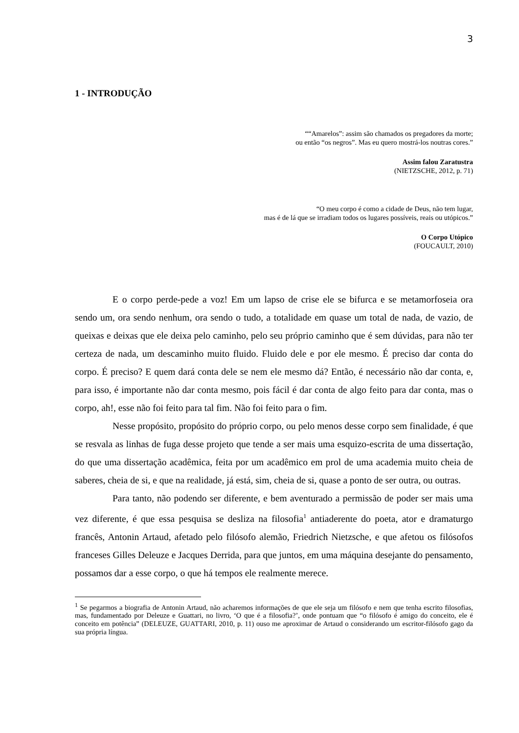3
1 - INTRODUÇÃO
““Amarelos”: assim são chamados os pregadores da morte;
ou então “os negros”. Mas eu quero mostrá-los noutras cores.”
Assim falou Zaratustra
(NIETZSCHE, 2012, p. 71)
“O meu corpo é como a cidade de Deus, não tem lugar,
mas é de lá que se irradiam todos os lugares possíveis, reais ou utópicos.”
O Corpo Utópico
(FOUCAULT, 2010)
E o corpo perde-pede a voz! Em um lapso de crise ele se bifurca e se metamorfoseia ora sendo um, ora sendo nenhum, ora sendo o tudo, a totalidade em quase um total de nada, de vazio, de queixas e deixas que ele deixa pelo caminho, pelo seu próprio caminho que é sem dúvidas, para não ter certeza de nada, um descaminho muito fluido. Fluido dele e por ele mesmo. É preciso dar conta do corpo. É preciso? E quem dará conta dele se nem ele mesmo dá? Então, é necessário não dar conta, e, para isso, é importante não dar conta mesmo, pois fácil é dar conta de algo feito para dar conta, mas o corpo, ah!, esse não foi feito para tal fim. Não foi feito para o fim.
Nesse propósito, propósito do próprio corpo, ou pelo menos desse corpo sem finalidade, é que se resvala as linhas de fuga desse projeto que tende a ser mais uma esquizo-escrita de uma dissertação, do que uma dissertação acadêmica, feita por um acadêmico em prol de uma academia muito cheia de saberes, cheia de si, e que na realidade, já está, sim, cheia de si, quase a ponto de ser outra, ou outras.
Para tanto, não podendo ser diferente, e bem aventurado a permissão de poder ser mais uma vez diferente, é que essa pesquisa se desliza na filosofia<sup>1</sup> antiaderente do poeta, ator e dramaturgo francês, Antonin Artaud, afetado pelo filósofo alemão, Friedrich Nietzsche, e que afetou os filósofos franceses Gilles Deleuze e Jacques Derrida, para que juntos, em uma máquina desejante do pensamento, possamos dar a esse corpo, o que há tempos ele realmente merece.
<sup>1</sup> Se pegarmos a biografia de Antonin Artaud, não acharemos informações de que ele seja um filósofo e nem que tenha escrito filosofias, mas, fundamentado por Deleuze e Guattari, no livro, ‘O que é a filosofia?’, onde pontuam que “o filósofo é amigo do conceito, ele é conceito em potência” (DELEUZE, GUATTARI, 2010, p. 11) ouso me aproximar de Artaud o considerando um escritor-filósofo gago da sua própria língua.